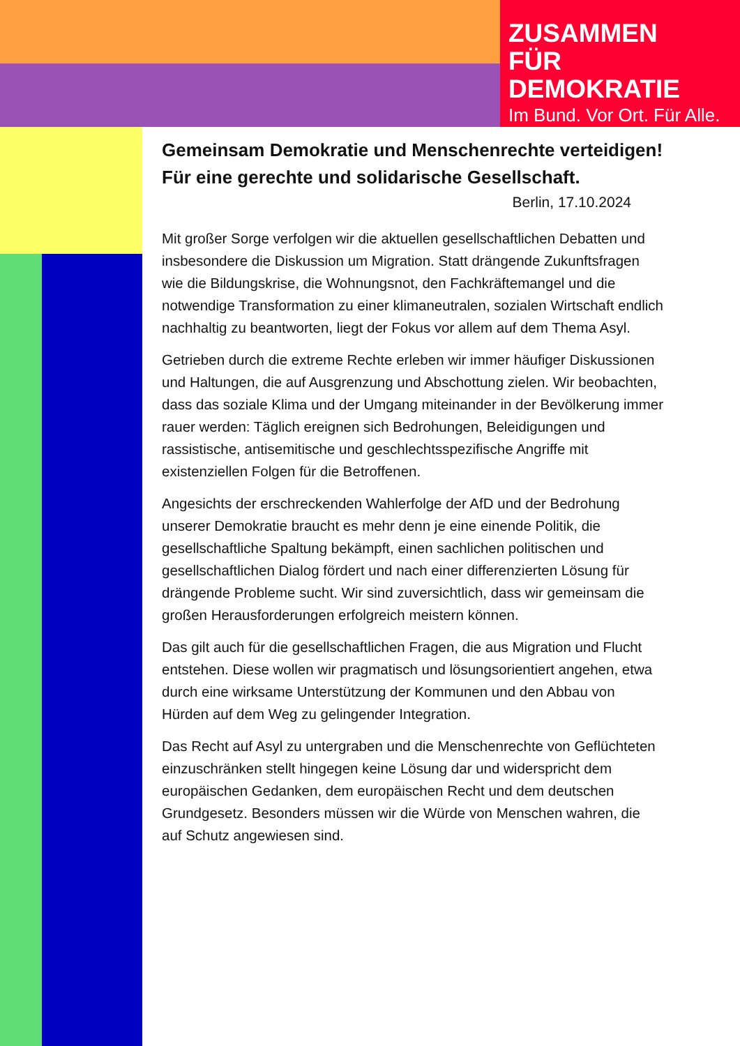ZUSAMMEN
FÜR DEMOKRATIE
Im Bund. Vor Ort. Für Alle.
Gemeinsam Demokratie und Menschenrechte verteidigen! Für eine gerechte und solidarische Gesellschaft.
Berlin, 17.10.2024
Mit großer Sorge verfolgen wir die aktuellen gesellschaftlichen Debatten und insbesondere die Diskussion um Migration. Statt drängende Zukunftsfragen wie die Bildungskrise, die Wohnungsnot, den Fachkräftemangel und die notwendige Transformation zu einer klimaneutralen, sozialen Wirtschaft endlich nachhaltig zu beantworten, liegt der Fokus vor allem auf dem Thema Asyl.
Getrieben durch die extreme Rechte erleben wir immer häufiger Diskussionen und Haltungen, die auf Ausgrenzung und Abschottung zielen. Wir beobachten, dass das soziale Klima und der Umgang miteinander in der Bevölkerung immer rauer werden: Täglich ereignen sich Bedrohungen, Beleidigungen und rassistische, antisemitische und geschlechtsspezifische Angriffe mit existenziellen Folgen für die Betroffenen.
Angesichts der erschreckenden Wahlerfolge der AfD und der Bedrohung unserer Demokratie braucht es mehr denn je eine einende Politik, die gesellschaftliche Spaltung bekämpft, einen sachlichen politischen und gesellschaftlichen Dialog fördert und nach einer differenzierten Lösung für drängende Probleme sucht. Wir sind zuversichtlich, dass wir gemeinsam die großen Herausforderungen erfolgreich meistern können.
Das gilt auch für die gesellschaftlichen Fragen, die aus Migration und Flucht entstehen. Diese wollen wir pragmatisch und lösungsorientiert angehen, etwa durch eine wirksame Unterstützung der Kommunen und den Abbau von Hürden auf dem Weg zu gelingender Integration.
Das Recht auf Asyl zu untergraben und die Menschenrechte von Geflüchteten einzuschränken stellt hingegen keine Lösung dar und widerspricht dem europäischen Gedanken, dem europäischen Recht und dem deutschen Grundgesetz. Besonders müssen wir die Würde von Menschen wahren, die auf Schutz angewiesen sind.